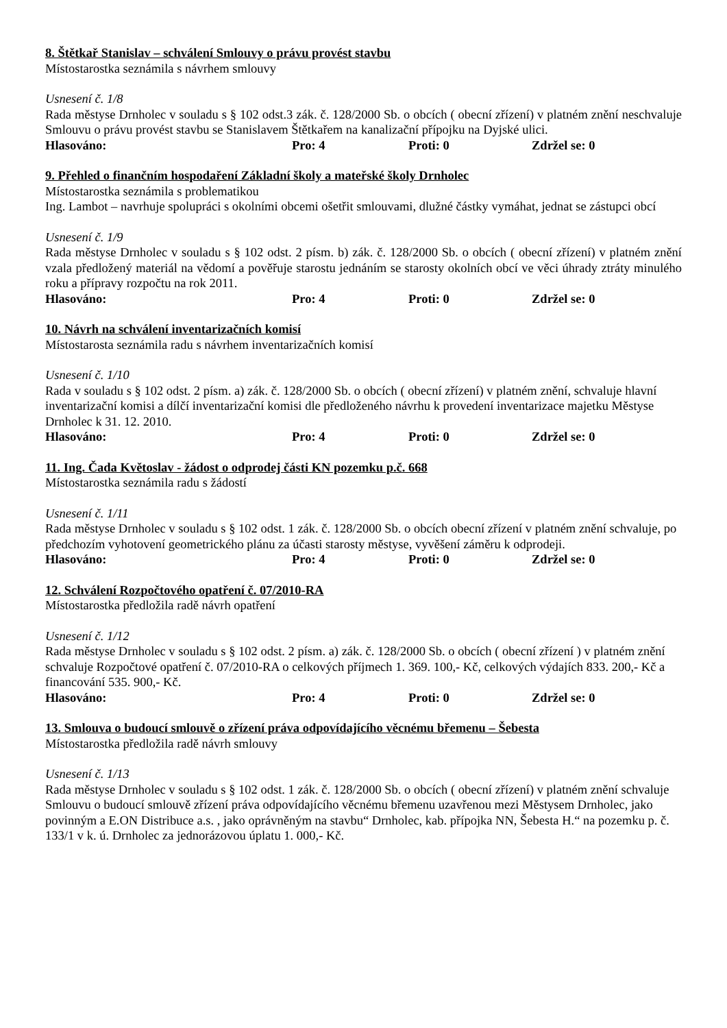8. Štětkař Stanislav – schválení Smlouvy o právu provést stavbu
Místostarostka seznámila s návrhem smlouvy
Usnesení č. 1/8
Rada městyse Drnholec v souladu s § 102 odst.3 zák. č. 128/2000 Sb. o obcích ( obecní zřízení) v platném znění neschvaluje Smlouvu o právu provést stavbu se Stanislavem Štětkařem na kanalizační přípojku na Dyjské ulici.
Hlasováno: Pro: 4 Proti: 0 Zdržel se: 0
9. Přehled o finančním hospodaření Základní školy a mateřské školy Drnholec
Místostarostka seznámila s problematikou
Ing. Lambot – navrhuje spolupráci s okolními obcemi ošetřit smlouvami, dlužné částky vymáhat, jednat se zástupci obcí
Usnesení č. 1/9
Rada městyse Drnholec v souladu s § 102 odst. 2 písm. b) zák. č. 128/2000 Sb. o obcích ( obecní zřízení) v platném znění vzala předložený materiál na vědomí a pověřuje starostu jednáním se starosty okolních obcí ve věci úhrady ztráty minulého roku a přípravy rozpočtu na rok 2011.
Hlasováno: Pro: 4 Proti: 0 Zdržel se: 0
10. Návrh na schválení inventarizačních komisí
Místostarosta seznámila radu s návrhem inventarizačních komisí
Usnesení č. 1/10
Rada v souladu s § 102 odst. 2 písm. a) zák. č. 128/2000 Sb. o obcích ( obecní zřízení) v platném znění, schvaluje hlavní inventarizační komisi a dílčí inventarizační komisi dle předloženého návrhu k provedení inventarizace majetku Městyse Drnholec k 31. 12. 2010.
Hlasováno: Pro: 4 Proti: 0 Zdržel se: 0
11. Ing. Čada Květoslav - žádost o odprodej části KN pozemku p.č. 668
Místostarostka seznámila radu s žádostí
Usnesení č. 1/11
Rada městyse Drnholec v souladu s § 102 odst. 1 zák. č. 128/2000 Sb. o obcích obecní zřízení v platném znění schvaluje, po předchozím vyhotovení geometrického plánu za účasti starosty městyse, vyvěšení záměru k odprodeji.
Hlasováno: Pro: 4 Proti: 0 Zdržel se: 0
12. Schválení Rozpočtového opatření č. 07/2010-RA
Místostarostka předložila radě návrh opatření
Usnesení č. 1/12
Rada městyse Drnholec v souladu s § 102 odst. 2 písm. a) zák. č. 128/2000 Sb. o obcích ( obecní zřízení ) v platném znění schvaluje Rozpočtové opatření č. 07/2010-RA o celkových příjmech 1. 369. 100,- Kč, celkových výdajích 833. 200,- Kč a financování 535. 900,- Kč.
Hlasováno: Pro: 4 Proti: 0 Zdržel se: 0
13. Smlouva o budoucí smlouvě o zřízení práva odpovídajícího věcnému břemenu – Šebesta
Místostarostka předložila radě návrh smlouvy
Usnesení č. 1/13
Rada městyse Drnholec v souladu s § 102 odst. 1 zák. č. 128/2000 Sb. o obcích ( obecní zřízení) v platném znění schvaluje Smlouvu o budoucí smlouvě zřízení práva odpovídajícího věcnému břemenu uzavřenou mezi Městysem Drnholec, jako povinným a E.ON Distribuce a.s. , jako oprávněným na stavbu“ Drnholec, kab. přípojka NN, Šebesta H.“ na pozemku p. č. 133/1 v k. ú. Drnholec za jednorázovou úplatu 1. 000,- Kč.